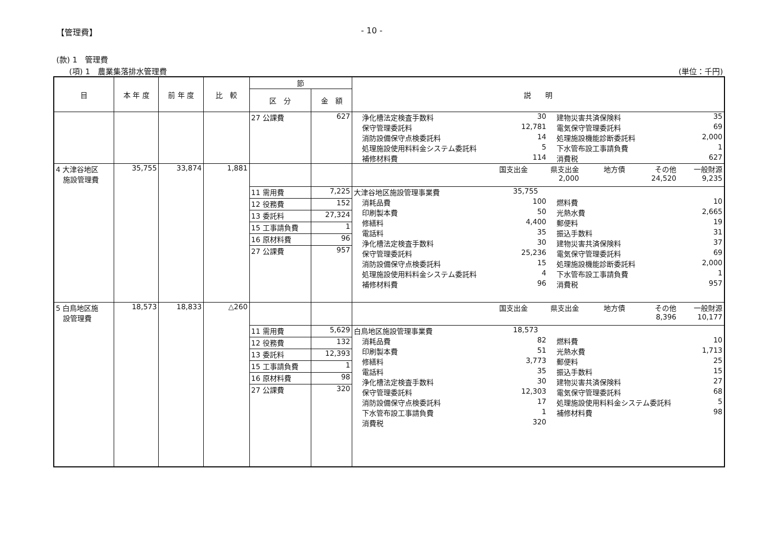【管理費】 - 10 -
(款) 1　管理費
(項) 1　農業集落排水管理費 (単位：千円)
| 目 | 本 年 度 | 前 年 度 | 比 較 | 節 | | 説 明 |
| --- | --- | --- | --- | --- | --- | --- |
| | | | | 区 分 | 金 額 | |
| | | | | 27 公課費 | 627 | 浄化槽法定検査手数料 30 建物災害共済保険料 35 保守管理委託料 12,781 電気保守管理委託料 69 消防設備保守点検委託料 14 処理施設機能診断委託料 2,000 処理施設使用料料金システム委託料 5 下水管布設工事請負費 1 補修材料費 114 消費税 627 |
| 4 大津谷地区 施設管理費 | 35,755 | 33,874 | 1,881 | | | 国支出金 県支出金 地方債 その他 一般財源 2,000 24,520 9,235 |
| | | | | 11 需用費 | 7,225 | 大津谷地区施設管理事業費 35,755 消耗品費 100 燃料費 10 印刷製本費 50 光熱水費 2,665 修繕料 4,400 郵便料 19 電話料 35 振込手数料 31 浄化槽法定検査手数料 30 建物災害共済保険料 37 保守管理委託料 25,236 電気保守管理委託料 69 消防設備保守点検委託料 15 処理施設機能診断委託料 2,000 処理施設使用料料金システム委託料 4 下水管布設工事請負費 1 補修材料費 96 消費税 957 |
| | | | | 12 役務費 | 152 | |
| | | | | 13 委託料 | 27,324 | |
| | | | | 15 工事請負費 | 1 | |
| | | | | 16 原材料費 | 96 | |
| | | | | 27 公課費 | 957 | |
| 5 白鳥地区施 設管理費 | 18,573 | 18,833 | △260 | | | 国支出金 県支出金 地方債 その他 一般財源 8,396 10,177 |
| | | | | 11 需用費 | 5,629 | 白鳥地区施設管理事業費 18,573 消耗品費 82 燃料費 10 印刷製本費 51 光熱水費 1,713 修繕料 3,773 郵便料 25 電話料 35 振込手数料 15 浄化槽法定検査手数料 30 建物災害共済保険料 27 保守管理委託料 12,303 電気保守管理委託料 68 消防設備保守点検委託料 17 処理施設使用料料金システム委託料 5 下水管布設工事請負費 1 補修材料費 98 消費税 320 |
| | | | | 12 役務費 | 132 | |
| | | | | 13 委託料 | 12,393 | |
| | | | | 15 工事請負費 | 1 | |
| | | | | 16 原材料費 | 98 | |
| | | | | 27 公課費 | 320 | |